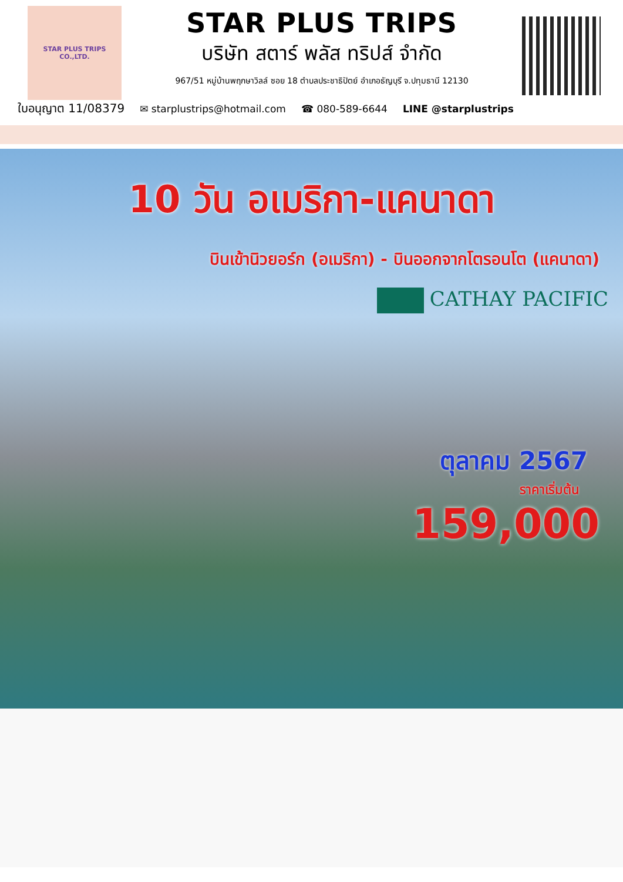STAR PLUS TRIPS CO.,LTD.
STAR PLUS TRIPS
บริษัท สตาร์ พลัส ทริปส์ จำกัด
967/51 หมู่บ้านพฤกษาวิลล์ ซอย 18 ตำบลประชาธิปัตย์ อำเภอธัญบุรี จ.ปทุมธานี 12130
ใบอนุญาต 11/08379
✉ starplustrips@hotmail.com ☎ 080-589-6644 LINE @starplustrips
10 วัน อเมริกา-แคนาดา
บินเข้านิวยอร์ก (อเมริกา) - บินออกจากโตรอนโต (แคนาดา)
CATHAY PACIFIC
ตุลาคม 2567
ราคาเริ่มต้น
159,000